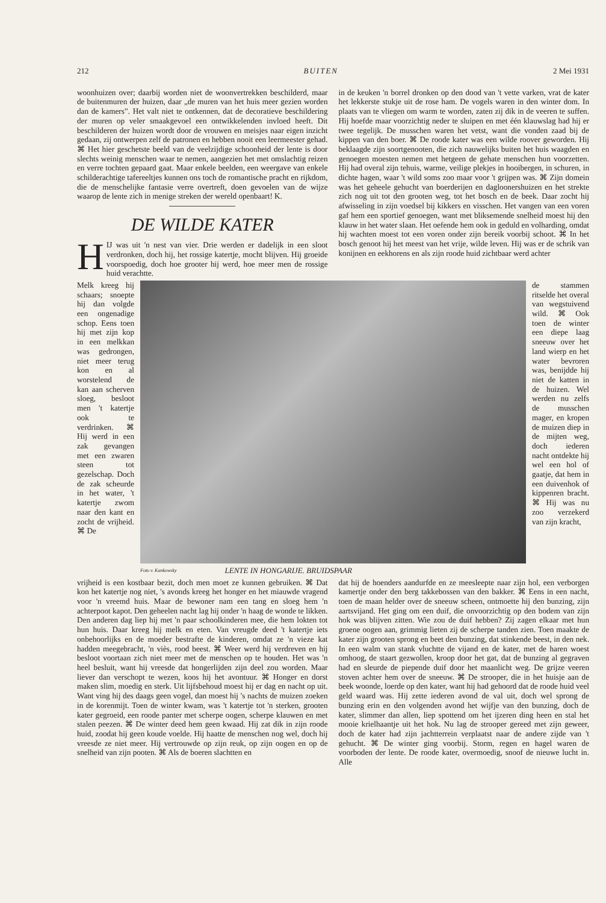212 BUITEN 2 Mei 1931
woonhuizen over; daarbij worden niet de woonvertrekken beschilderd, maar de buitenmuren der huizen, daar „de muren van het huis meer gezien worden dan de kamers”. Het valt niet te ontkennen, dat de decoratieve beschildering der muren op veler smaakgevoel een ontwikkelenden invloed heeft. Dit beschilderen der huizen wordt door de vrouwen en meisjes naar eigen inzicht gedaan, zij ontwerpen zelf de patronen en hebben nooit een leermeester gehad. ⌘ Het hier geschetste beeld van de veelzijdige schoonheid der lente is door slechts weinig menschen waar te nemen, aangezien het met omslachtig reizen en verre tochten gepaard gaat. Maar enkele beelden, een weergave van enkele schilderachtige tafereeltjes kunnen ons toch de romantische pracht en rijkdom, die de menschelijke fantasie verre overtreft, doen gevoelen van de wijze waarop de lente zich in menige streken der wereld openbaart! K.
DE WILDE KATER
HIJ was uit 'n nest van vier. Drie werden er dadelijk in een sloot verdronken, doch hij, het rossige katertje, mocht blijven. Hij groeide voorspoedig, doch hoe grooter hij werd, hoe meer men de rossige huid verachtte.
in de keuken 'n borrel dronken op den dood van 't vette varken, vrat de kater het lekkerste stukje uit de rose ham. De vogels waren in den winter dom. In plaats van te vliegen om warm te worden, zaten zij dik in de veeren te suffen. Hij hoefde maar voorzichtig neder te sluipen en met één klauwslag had hij er twee tegelijk. De musschen waren het vetst, want die vonden zaad bij de kippen van den boer. ⌘ De roode kater was een wilde roover geworden. Hij beklaagde zijn soortgenooten, die zich nauwelijks buiten het huis waagden en genoegen moesten nemen met hetgeen de gehate menschen hun voorzetten. Hij had overal zijn tehuis, warme, veilige plekjes in hooibergen, in schuren, in dichte hagen, waar 't wild soms zoo maar voor 't grijpen was. ⌘ Zijn domein was het geheele gehucht van boerderijen en dagloonershuizen en het strekte zich nog uit tot den grooten weg, tot het bosch en de beek. Daar zocht hij afwisseling in zijn voedsel bij kikkers en visschen. Het vangen van een voren gaf hem een sportief genoegen, want met bliksemende snelheid moest hij den klauw in het water slaan. Het oefende hem ook in geduld en volharding, omdat hij wachten moest tot een voren onder zijn bereik voorbij schoot. ⌘ In het bosch genoot hij het meest van het vrije, wilde leven. Hij was er de schrik van konijnen en eekhorens en als zijn roode huid zichtbaar werd achter
Melk kreeg hij schaars; snoepte hij dan volgde een ongenadige schop. Eens toen hij met zijn kop in een melkkan was gedrongen, niet meer terug kon en al worstelend de kan aan scherven sloeg, besloot men 't katertje ook te verdrinken. ⌘ Hij werd in een zak gevangen met een zwaren steen tot gezelschap. Doch de zak scheurde in het water, 't katertje zwom naar den kant en zocht de vrijheid. ⌘ De
Foto v. Kankowsky LENTE IN HONGARIJE. BRUIDSPAAR
de stammen ritselde het overal van wegstuivend wild. ⌘ Ook toen de winter een diepe laag sneeuw over het land wierp en het water bevroren was, benijdde hij niet de katten in de huizen. Wel werden nu zelfs de musschen mager, en kropen de muizen diep in de mijten weg, doch iederen nacht ontdekte hij wel een hol of gaatje, dat hem in een duivenhok of kippenren bracht. ⌘ Hij was nu zoo verzekerd van zijn kracht,
vrijheid is een kostbaar bezit, doch men moet ze kunnen gebruiken. ⌘ Dat kon het katertje nog niet, 's avonds kreeg het honger en het miauwde vragend voor 'n vreemd huis. Maar de bewoner nam een tang en sloeg hem 'n achterpoot kapot. Den geheelen nacht lag hij onder 'n haag de wonde te likken. Den anderen dag liep hij met 'n paar schoolkinderen mee, die hem lokten tot hun huis. Daar kreeg hij melk en eten. Van vreugde deed 't katertje iets onbehoorlijks en de moeder bestrafte de kinderen, omdat ze 'n vieze kat hadden meegebracht, 'n viès, rood beest. ⌘ Weer werd hij verdreven en hij besloot voortaan zich niet meer met de menschen op te houden. Het was 'n heel besluit, want hij vreesde dat hongerlijden zijn deel zou worden. Maar liever dan verschopt te wezen, koos hij het avontuur. ⌘ Honger en dorst maken slim, moedig en sterk. Uit lijfsbehoud moest hij er dag en nacht op uit. Want ving hij des daags geen vogel, dan moest hij 's nachts de muizen zoeken in de korenmijt. Toen de winter kwam, was 't katertje tot 'n sterken, grooten kater gegroeid, een roode panter met scherpe oogen, scherpe klauwen en met stalen peezen. ⌘ De winter deed hem geen kwaad. Hij zat dik in zijn roode huid, zoodat hij geen koude voelde. Hij haatte de menschen nog wel, doch hij vreesde ze niet meer. Hij vertrouwde op zijn reuk, op zijn oogen en op de snelheid van zijn pooten. ⌘ Als de boeren slachtten en
dat hij de hoenders aandurfde en ze meesleepte naar zijn hol, een verborgen kamertje onder den berg takkebossen van den bakker. ⌘ Eens in een nacht, toen de maan helder over de sneeuw scheen, ontmoette hij den bunzing, zijn aartsvijand. Het ging om een duif, die onvoorzichtig op den bodem van zijn hok was blijven zitten. Wie zou de duif hebben? Zij zagen elkaar met hun groene oogen aan, grimmig lieten zij de scherpe tanden zien. Toen maakte de kater zijn grooten sprong en beet den bunzing, dat stinkende beest, in den nek. In een walm van stank vluchtte de vijand en de kater, met de haren woest omhoog, de staart gezwollen, kroop door het gat, dat de bunzing al gegraven had en sleurde de piepende duif door het maanlicht weg. De grijze veeren stoven achter hem over de sneeuw. ⌘ De strooper, die in het huisje aan de beek woonde, loerde op den kater, want hij had gehoord dat de roode huid veel geld waard was. Hij zette iederen avond de val uit, doch wel sprong de bunzing erin en den volgenden avond het wijfje van den bunzing, doch de kater, slimmer dan allen, liep spottend om het ijzeren ding heen en stal het mooie krielhaantje uit het hok. Nu lag de strooper gereed met zijn geweer, doch de kater had zijn jachtterrein verplaatst naar de andere zijde van 't gehucht. ⌘ De winter ging voorbij. Storm, regen en hagel waren de voorboden der lente. De roode kater, overmoedig, snoof de nieuwe lucht in. Alle